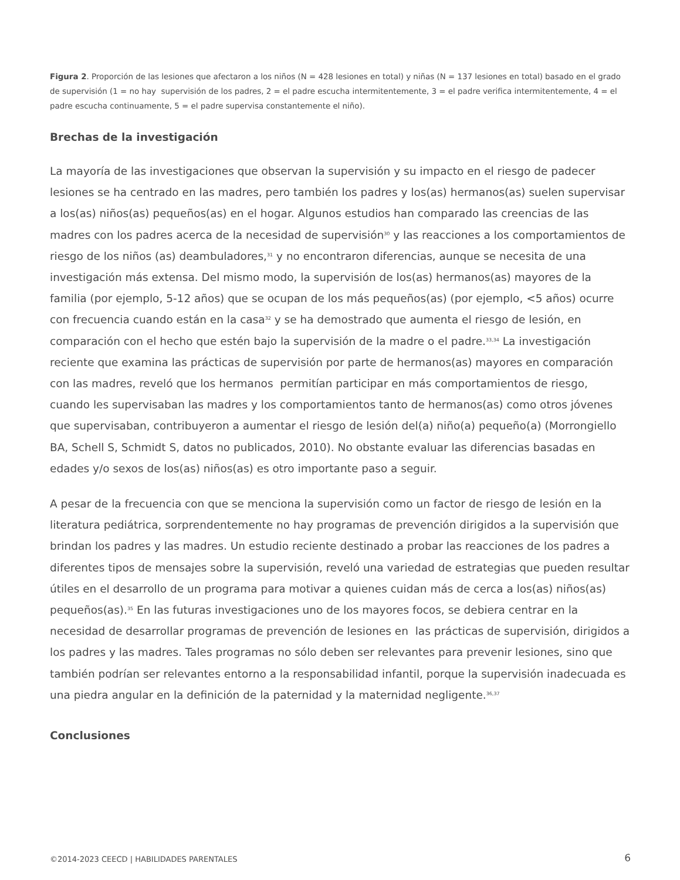Figura 2. Proporción de las lesiones que afectaron a los niños (N = 428 lesiones en total) y niñas (N = 137 lesiones en total) basado en el grado de supervisión (1 = no hay supervisión de los padres, 2 = el padre escucha intermitentemente, 3 = el padre verifica intermitentemente, 4 = el padre escucha continuamente, 5 = el padre supervisa constantemente el niño).
Brechas de la investigación
La mayoría de las investigaciones que observan la supervisión y su impacto en el riesgo de padecer lesiones se ha centrado en las madres, pero también los padres y los(as) hermanos(as) suelen supervisar a los(as) niños(as) pequeños(as) en el hogar. Algunos estudios han comparado las creencias de las madres con los padres acerca de la necesidad de supervisión<sup>30</sup> y las reacciones a los comportamientos de riesgo de los niños (as) deambuladores,<sup>31</sup> y no encontraron diferencias, aunque se necesita de una investigación más extensa. Del mismo modo, la supervisión de los(as) hermanos(as) mayores de la familia (por ejemplo, 5-12 años) que se ocupan de los más pequeños(as) (por ejemplo, <5 años) ocurre con frecuencia cuando están en la casa<sup>32</sup> y se ha demostrado que aumenta el riesgo de lesión, en comparación con el hecho que estén bajo la supervisión de la madre o el padre.<sup>33,34</sup> La investigación reciente que examina las prácticas de supervisión por parte de hermanos(as) mayores en comparación con las madres, reveló que los hermanos permitían participar en más comportamientos de riesgo, cuando les supervisaban las madres y los comportamientos tanto de hermanos(as) como otros jóvenes que supervisaban, contribuyeron a aumentar el riesgo de lesión del(a) niño(a) pequeño(a) (Morrongiello BA, Schell S, Schmidt S, datos no publicados, 2010). No obstante evaluar las diferencias basadas en edades y/o sexos de los(as) niños(as) es otro importante paso a seguir.
A pesar de la frecuencia con que se menciona la supervisión como un factor de riesgo de lesión en la literatura pediátrica, sorprendentemente no hay programas de prevención dirigidos a la supervisión que brindan los padres y las madres. Un estudio reciente destinado a probar las reacciones de los padres a diferentes tipos de mensajes sobre la supervisión, reveló una variedad de estrategias que pueden resultar útiles en el desarrollo de un programa para motivar a quienes cuidan más de cerca a los(as) niños(as) pequeños(as).<sup>35</sup> En las futuras investigaciones uno de los mayores focos, se debiera centrar en la necesidad de desarrollar programas de prevención de lesiones en las prácticas de supervisión, dirigidos a los padres y las madres. Tales programas no sólo deben ser relevantes para prevenir lesiones, sino que también podrían ser relevantes entorno a la responsabilidad infantil, porque la supervisión inadecuada es una piedra angular en la definición de la paternidad y la maternidad negligente.<sup>36,37</sup>
Conclusiones
©2014-2023 CEECD | HABILIDADES PARENTALES 6